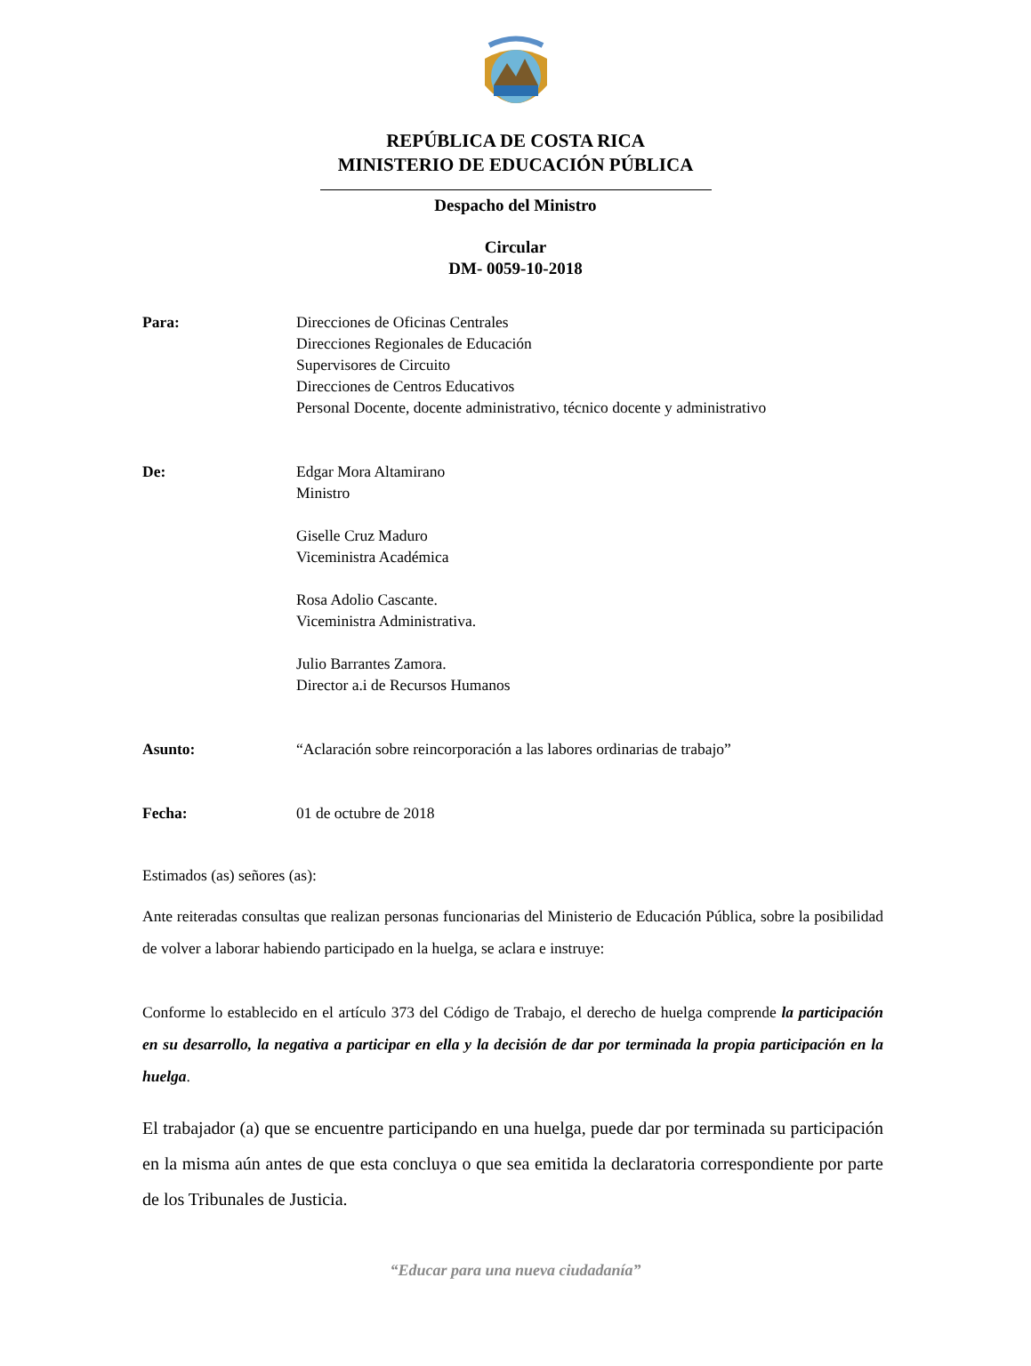REPÚBLICA DE COSTA RICA
MINISTERIO DE EDUCACIÓN PÚBLICA
Despacho del Ministro
Circular
DM- 0059-10-2018
Para: Direcciones de Oficinas Centrales
Direcciones Regionales de Educación
Supervisores de Circuito
Direcciones de Centros Educativos
Personal Docente, docente administrativo, técnico docente y administrativo
De: Edgar Mora Altamirano
Ministro
Giselle Cruz Maduro
Viceministra Académica
Rosa Adolio Cascante.
Viceministra Administrativa.
Julio Barrantes Zamora.
Director a.i de Recursos Humanos
Asunto: “Aclaración sobre reincorporación a las labores ordinarias de trabajo”
Fecha: 01 de octubre de 2018
Estimados (as) señores (as):
Ante reiteradas consultas que realizan personas funcionarias del Ministerio de Educación Pública, sobre la posibilidad de volver a laborar habiendo participado en la huelga, se aclara e instruye:
Conforme lo establecido en el artículo 373 del Código de Trabajo, el derecho de huelga comprende la participación en su desarrollo, la negativa a participar en ella y la decisión de dar por terminada la propia participación en la huelga.
El trabajador (a) que se encuentre participando en una huelga, puede dar por terminada su participación en la misma aún antes de que esta concluya o que sea emitida la declaratoria correspondiente por parte de los Tribunales de Justicia.
“Educar para una nueva ciudadanía”